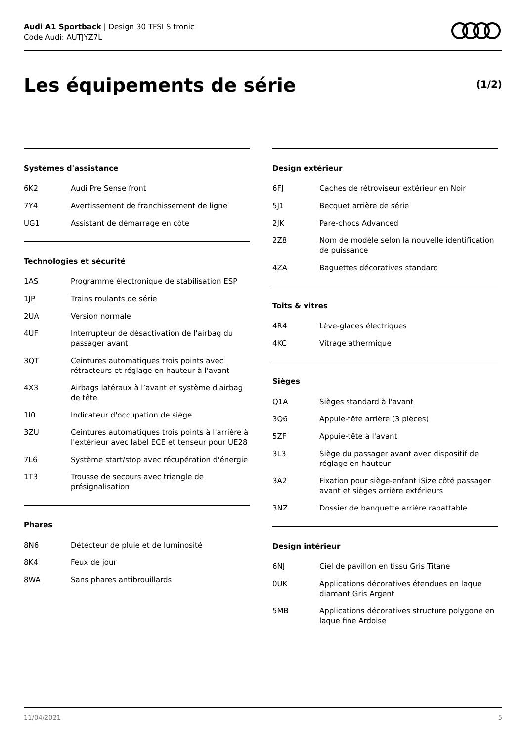Audi A1 Sportback | Design 30 TFSI S tronic
Code Audi: AUTJYZ7L
Les équipements de série (1/2)
Systèmes d'assistance
| 6K2 | Audi Pre Sense front |
| 7Y4 | Avertissement de franchissement de ligne |
| UG1 | Assistant de démarrage en côte |
Technologies et sécurité
| 1AS | Programme électronique de stabilisation ESP |
| 1JP | Trains roulants de série |
| 2UA | Version normale |
| 4UF | Interrupteur de désactivation de l'airbag du passager avant |
| 3QT | Ceintures automatiques trois points avec rétracteurs et réglage en hauteur à l'avant |
| 4X3 | Airbags latéraux à l’avant et système d'airbag de tête |
| 1I0 | Indicateur d'occupation de siège |
| 3ZU | Ceintures automatiques trois points à l'arrière à l'extérieur avec label ECE et tenseur pour UE28 |
| 7L6 | Système start/stop avec récupération d'énergie |
| 1T3 | Trousse de secours avec triangle de présignalisation |
Phares
| 8N6 | Détecteur de pluie et de luminosité |
| 8K4 | Feux de jour |
| 8WA | Sans phares antibrouillards |
Design extérieur
| 6FJ | Caches de rétroviseur extérieur en Noir |
| 5J1 | Becquet arrière de série |
| 2JK | Pare-chocs Advanced |
| 2Z8 | Nom de modèle selon la nouvelle identification de puissance |
| 4ZA | Baguettes décoratives standard |
Toits & vitres
| 4R4 | Lève-glaces électriques |
| 4KC | Vitrage athermique |
Sièges
| Q1A | Sièges standard à l'avant |
| 3Q6 | Appuie-tête arrière (3 pièces) |
| 5ZF | Appuie-tête à l'avant |
| 3L3 | Siège du passager avant avec dispositif de réglage en hauteur |
| 3A2 | Fixation pour siège-enfant iSize côté passager avant et sièges arrière extérieurs |
| 3NZ | Dossier de banquette arrière rabattable |
Design intérieur
| 6NJ | Ciel de pavillon en tissu Gris Titane |
| 0UK | Applications décoratives étendues en laque diamant Gris Argent |
| 5MB | Applications décoratives structure polygone en laque fine Ardoise |
11/04/2021 5